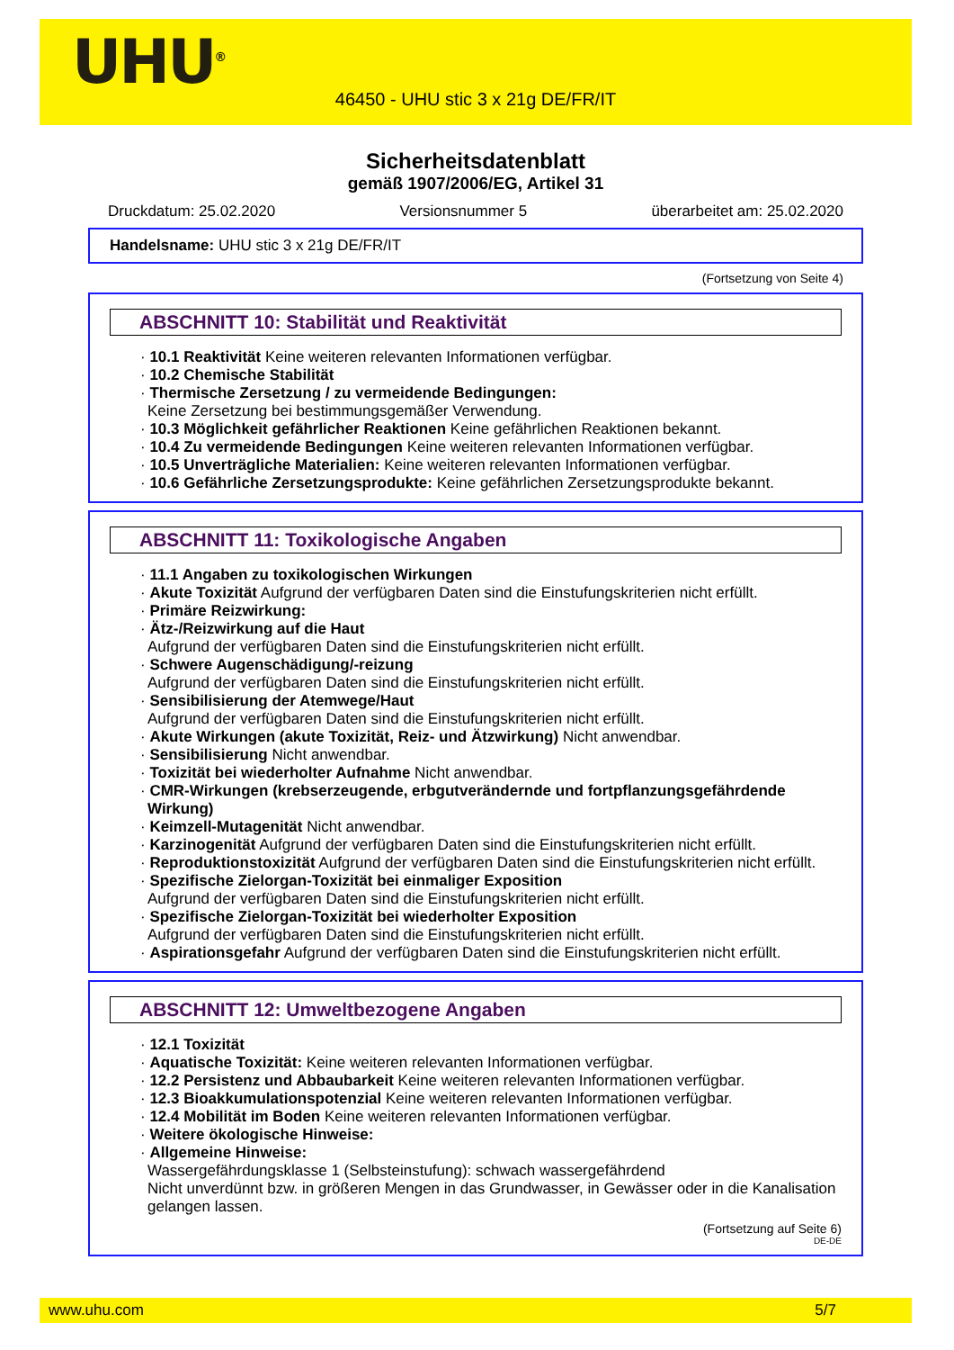UHU<sup>®</sup>
46450 - UHU stic 3 x 21g DE/FR/IT
Sicherheitsdatenblatt
gemäß 1907/2006/EG, Artikel 31
Druckdatum: 25.02.2020 Versionsnummer 5 überarbeitet am: 25.02.2020
Handelsname: UHU stic 3 x 21g DE/FR/IT
(Fortsetzung von Seite 4)
ABSCHNITT 10: Stabilität und Reaktivität
· 10.1 Reaktivität Keine weiteren relevanten Informationen verfügbar.
· 10.2 Chemische Stabilität
· Thermische Zersetzung / zu vermeidende Bedingungen:
Keine Zersetzung bei bestimmungsgemäßer Verwendung.
· 10.3 Möglichkeit gefährlicher Reaktionen Keine gefährlichen Reaktionen bekannt.
· 10.4 Zu vermeidende Bedingungen Keine weiteren relevanten Informationen verfügbar.
· 10.5 Unverträgliche Materialien: Keine weiteren relevanten Informationen verfügbar.
· 10.6 Gefährliche Zersetzungsprodukte: Keine gefährlichen Zersetzungsprodukte bekannt.
ABSCHNITT 11: Toxikologische Angaben
· 11.1 Angaben zu toxikologischen Wirkungen
· Akute Toxizität Aufgrund der verfügbaren Daten sind die Einstufungskriterien nicht erfüllt.
· Primäre Reizwirkung:
· Ätz-/Reizwirkung auf die Haut
Aufgrund der verfügbaren Daten sind die Einstufungskriterien nicht erfüllt.
· Schwere Augenschädigung/-reizung
Aufgrund der verfügbaren Daten sind die Einstufungskriterien nicht erfüllt.
· Sensibilisierung der Atemwege/Haut
Aufgrund der verfügbaren Daten sind die Einstufungskriterien nicht erfüllt.
· Akute Wirkungen (akute Toxizität, Reiz- und Ätzwirkung) Nicht anwendbar.
· Sensibilisierung Nicht anwendbar.
· Toxizität bei wiederholter Aufnahme Nicht anwendbar.
· CMR-Wirkungen (krebserzeugende, erbgutverändernde und fortpflanzungsgefährdende Wirkung)
· Keimzell-Mutagenität Nicht anwendbar.
· Karzinogenität Aufgrund der verfügbaren Daten sind die Einstufungskriterien nicht erfüllt.
· Reproduktionstoxizität Aufgrund der verfügbaren Daten sind die Einstufungskriterien nicht erfüllt.
· Spezifische Zielorgan-Toxizität bei einmaliger Exposition
Aufgrund der verfügbaren Daten sind die Einstufungskriterien nicht erfüllt.
· Spezifische Zielorgan-Toxizität bei wiederholter Exposition
Aufgrund der verfügbaren Daten sind die Einstufungskriterien nicht erfüllt.
· Aspirationsgefahr Aufgrund der verfügbaren Daten sind die Einstufungskriterien nicht erfüllt.
ABSCHNITT 12: Umweltbezogene Angaben
· 12.1 Toxizität
· Aquatische Toxizität: Keine weiteren relevanten Informationen verfügbar.
· 12.2 Persistenz und Abbaubarkeit Keine weiteren relevanten Informationen verfügbar.
· 12.3 Bioakkumulationspotenzial Keine weiteren relevanten Informationen verfügbar.
· 12.4 Mobilität im Boden Keine weiteren relevanten Informationen verfügbar.
· Weitere ökologische Hinweise:
· Allgemeine Hinweise:
Wassergefährdungsklasse 1 (Selbsteinstufung): schwach wassergefährdend
Nicht unverdünnt bzw. in größeren Mengen in das Grundwasser, in Gewässer oder in die Kanalisation gelangen lassen.
(Fortsetzung auf Seite 6)
DE-DE
www.uhu.com 5/7